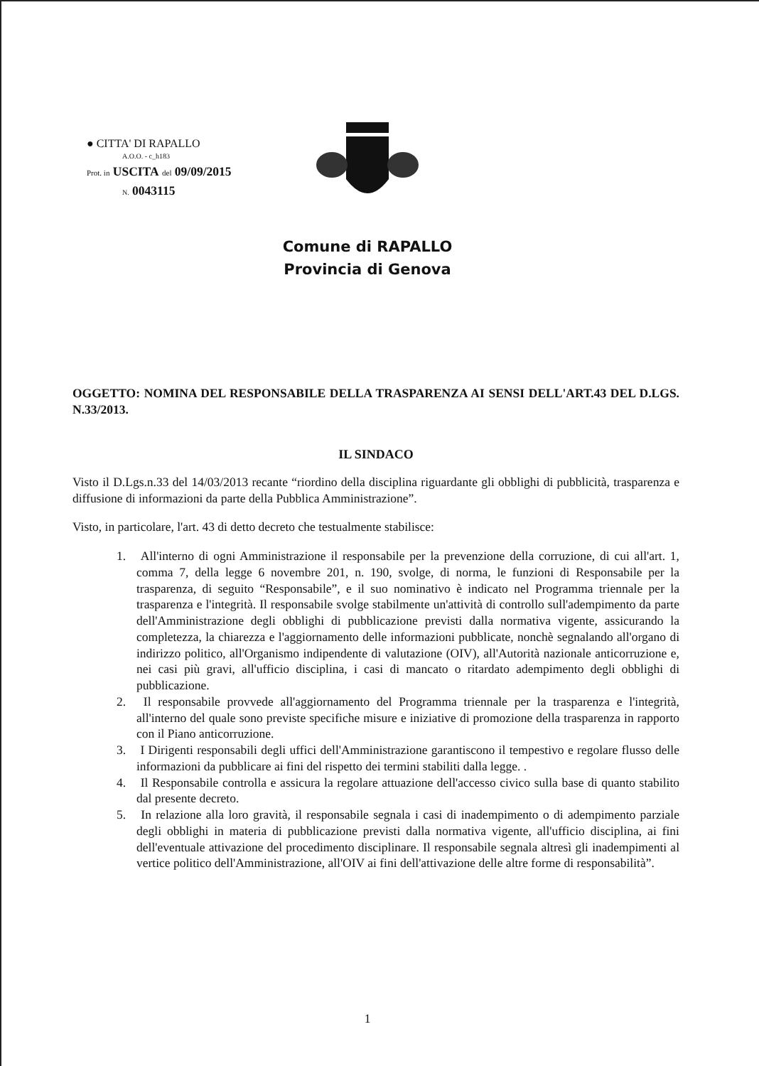● CITTA' DI RAPALLO
A.O.O. - c_h183
Prot. in USCITA del 09/09/2015
N. 0043115
Comune di RAPALLO
Provincia di Genova
OGGETTO: NOMINA DEL RESPONSABILE DELLA TRASPARENZA AI SENSI DELL'ART.43 DEL D.LGS. N.33/2013.
IL SINDACO
Visto il D.Lgs.n.33 del 14/03/2013 recante “riordino della disciplina riguardante gli obblighi di pubblicità, trasparenza e diffusione di informazioni da parte della Pubblica Amministrazione”.
Visto, in particolare, l'art. 43 di detto decreto che testualmente stabilisce:
1. All'interno di ogni Amministrazione il responsabile per la prevenzione della corruzione, di cui all'art. 1, comma 7, della legge 6 novembre 201, n. 190, svolge, di norma, le funzioni di Responsabile per la trasparenza, di seguito “Responsabile”, e il suo nominativo è indicato nel Programma triennale per la trasparenza e l'integrità. Il responsabile svolge stabilmente un'attività di controllo sull'adempimento da parte dell'Amministrazione degli obblighi di pubblicazione previsti dalla normativa vigente, assicurando la completezza, la chiarezza e l'aggiornamento delle informazioni pubblicate, nonchè segnalando all'organo di indirizzo politico, all'Organismo indipendente di valutazione (OIV), all'Autorità nazionale anticorruzione e, nei casi più gravi, all'ufficio disciplina, i casi di mancato o ritardato adempimento degli obblighi di pubblicazione.
2. Il responsabile provvede all'aggiornamento del Programma triennale per la trasparenza e l'integrità, all'interno del quale sono previste specifiche misure e iniziative di promozione della trasparenza in rapporto con il Piano anticorruzione.
3. I Dirigenti responsabili degli uffici dell'Amministrazione garantiscono il tempestivo e regolare flusso delle informazioni da pubblicare ai fini del rispetto dei termini stabiliti dalla legge. .
4. Il Responsabile controlla e assicura la regolare attuazione dell'accesso civico sulla base di quanto stabilito dal presente decreto.
5. In relazione alla loro gravità, il responsabile segnala i casi di inadempimento o di adempimento parziale degli obblighi in materia di pubblicazione previsti dalla normativa vigente, all'ufficio disciplina, ai fini dell'eventuale attivazione del procedimento disciplinare. Il responsabile segnala altresì gli inadempimenti al vertice politico dell'Amministrazione, all'OIV ai fini dell'attivazione delle altre forme di responsabilità”.
1